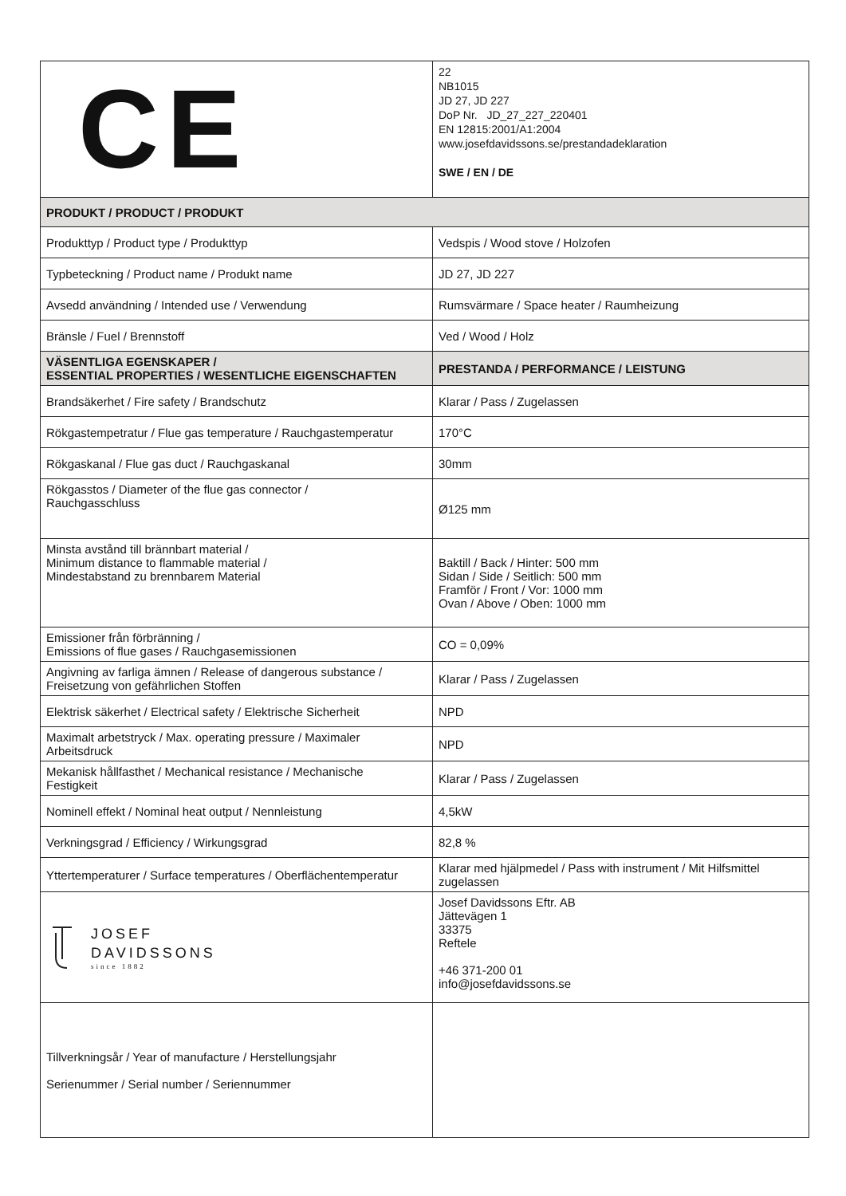| CE | 22 NB1015 JD 27, JD 227 DoP Nr. JD_27_227_220401 EN 12815:2001/A1:2004 www.josefdavidssons.se/prestandadeklaration SWE / EN / DE |
| PRODUKT / PRODUCT / PRODUKT | |
| Produkttyp / Product type / Produkttyp | Vedspis / Wood stove / Holzofen |
| Typbeteckning / Product name / Produkt name | JD 27, JD 227 |
| Avsedd användning / Intended use / Verwendung | Rumsvärmare / Space heater / Raumheizung |
| Bränsle / Fuel / Brennstoff | Ved / Wood / Holz |
| VÄSENTLIGA EGENSKAPER / ESSENTIAL PROPERTIES / WESENTLICHE EIGENSCHAFTEN | PRESTANDA / PERFORMANCE / LEISTUNG |
| Brandsäkerhet / Fire safety / Brandschutz | Klarar / Pass / Zugelassen |
| Rökgastempetratur / Flue gas temperature / Rauchgastemperatur | 170°C |
| Rökgaskanal / Flue gas duct / Rauchgaskanal | 30mm |
| Rökgasstos / Diameter of the flue gas connector / Rauchgasschluss | Ø125 mm |
| Minsta avstånd till brännbart material / Minimum distance to flammable material / Mindestabstand zu brennbarem Material | Baktill / Back / Hinter: 500 mm Sidan / Side / Seitlich: 500 mm Framför / Front / Vor: 1000 mm Ovan / Above / Oben: 1000 mm |
| Emissioner från förbränning / Emissions of flue gases / Rauchgasemissionen | CO = 0,09% |
| Angivning av farliga ämnen / Release of dangerous substance / Freisetzung von gefährlichen Stoffen | Klarar / Pass / Zugelassen |
| Elektrisk säkerhet / Electrical safety / Elektrische Sicherheit | NPD |
| Maximalt arbetstryck / Max. operating pressure / Maximaler Arbeitsdruck | NPD |
| Mekanisk hållfasthet / Mechanical resistance / Mechanische Festigkeit | Klarar / Pass / Zugelassen |
| Nominell effekt / Nominal heat output / Nennleistung | 4,5kW |
| Verkningsgrad / Efficiency / Wirkungsgrad | 82,8 % |
| Yttertemperaturer / Surface temperatures / Oberflächentemperatur | Klarar med hjälpmedel / Pass with instrument / Mit Hilfsmittel zugelassen |
| JOSEF DAVIDSSONS since 1882 | Josef Davidssons Eftr. AB Jättevägen 1 33375 Reftele +46 371-200 01 info@josefdavidssons.se |
| Tillverkningsår / Year of manufacture / Herstellungsjahr Serienummer / Serial number / Seriennummer | |